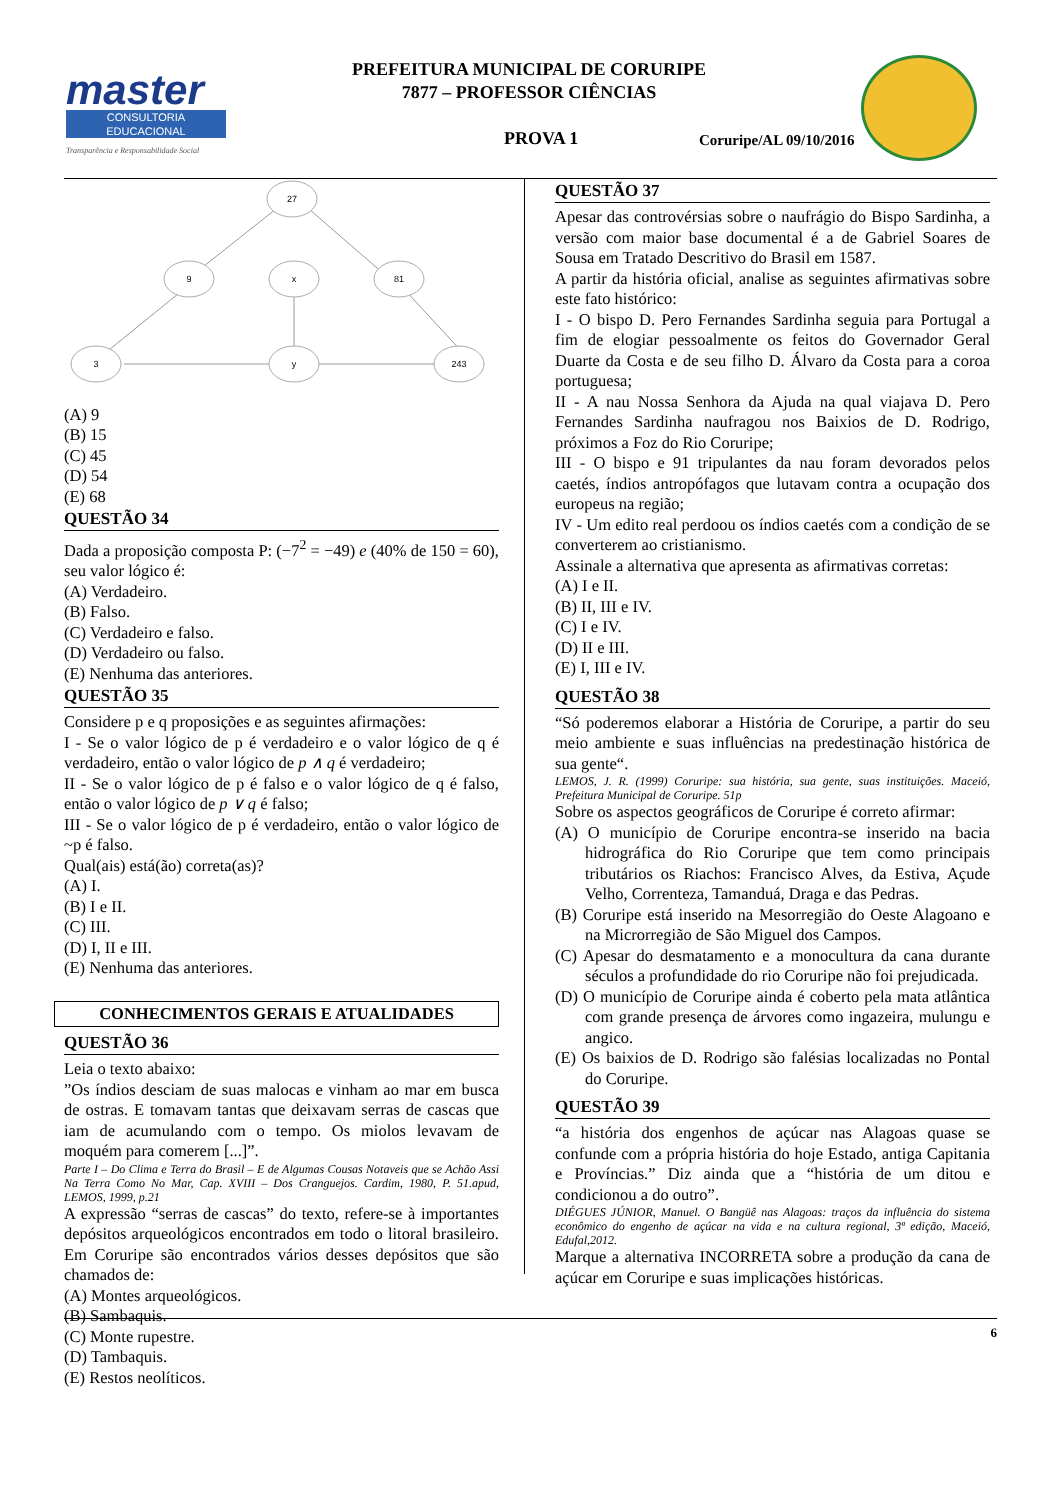master
CONSULTORIA EDUCACIONAL
Transparência e Responsabilidade Social
PREFEITURA MUNICIPAL DE CORURIPE
7877 – PROFESSOR CIÊNCIAS
PROVA 1 Coruripe/AL 09/10/2016
27
9
x
81
3
y
243
(A) 9
(B) 15
(C) 45
(D) 54
(E) 68
QUESTÃO 34
Dada a proposição composta P: (−7<sup>2</sup> = −49) e (40% de 150 = 60), seu valor lógico é:
(A) Verdadeiro.
(B) Falso.
(C) Verdadeiro e falso.
(D) Verdadeiro ou falso.
(E) Nenhuma das anteriores.
QUESTÃO 35
Considere p e q proposições e as seguintes afirmações:
I - Se o valor lógico de p é verdadeiro e o valor lógico de q é verdadeiro, então o valor lógico de p ∧ q é verdadeiro;
II - Se o valor lógico de p é falso e o valor lógico de q é falso, então o valor lógico de p ∨ q é falso;
III - Se o valor lógico de p é verdadeiro, então o valor lógico de ~p é falso.
Qual(ais) está(ão) correta(as)?
(A) I.
(B) I e II.
(C) III.
(D) I, II e III.
(E) Nenhuma das anteriores.
CONHECIMENTOS GERAIS E ATUALIDADES
QUESTÃO 36
Leia o texto abaixo:
”Os índios desciam de suas malocas e vinham ao mar em busca de ostras. E tomavam tantas que deixavam serras de cascas que iam de acumulando com o tempo. Os miolos levavam de moquém para comerem [...]”.
Parte I – Do Clima e Terra do Brasil – E de Algumas Cousas Notaveis que se Achão Assi Na Terra Como No Mar, Cap. XVIII – Dos Cranguejos. Cardim, 1980, P. 51.apud, LEMOS, 1999, p.21
A expressão “serras de cascas” do texto, refere-se à importantes depósitos arqueológicos encontrados em todo o litoral brasileiro. Em Coruripe são encontrados vários desses depósitos que são chamados de:
(A) Montes arqueológicos.
(B) Sambaquis.
(C) Monte rupestre.
(D) Tambaquis.
(E) Restos neolíticos.
QUESTÃO 37
Apesar das controvérsias sobre o naufrágio do Bispo Sardinha, a versão com maior base documental é a de Gabriel Soares de Sousa em Tratado Descritivo do Brasil em 1587.
A partir da história oficial, analise as seguintes afirmativas sobre este fato histórico:
I - O bispo D. Pero Fernandes Sardinha seguia para Portugal a fim de elogiar pessoalmente os feitos do Governador Geral Duarte da Costa e de seu filho D. Álvaro da Costa para a coroa portuguesa;
II - A nau Nossa Senhora da Ajuda na qual viajava D. Pero Fernandes Sardinha naufragou nos Baixios de D. Rodrigo, próximos a Foz do Rio Coruripe;
III - O bispo e 91 tripulantes da nau foram devorados pelos caetés, índios antropófagos que lutavam contra a ocupação dos europeus na região;
IV - Um edito real perdoou os índios caetés com a condição de se converterem ao cristianismo.
Assinale a alternativa que apresenta as afirmativas corretas:
(A) I e II.
(B) II, III e IV.
(C) I e IV.
(D) II e III.
(E) I, III e IV.
QUESTÃO 38
“Só poderemos elaborar a História de Coruripe, a partir do seu meio ambiente e suas influências na predestinação histórica de sua gente“.
LEMOS, J. R. (1999) Coruripe: sua história, sua gente, suas instituições. Maceió, Prefeitura Municipal de Coruripe. 51p
Sobre os aspectos geográficos de Coruripe é correto afirmar:
(A) O município de Coruripe encontra-se inserido na bacia hidrográfica do Rio Coruripe que tem como principais tributários os Riachos: Francisco Alves, da Estiva, Açude Velho, Correnteza, Tamanduá, Draga e das Pedras.
(B) Coruripe está inserido na Mesorregião do Oeste Alagoano e na Microrregião de São Miguel dos Campos.
(C) Apesar do desmatamento e a monocultura da cana durante séculos a profundidade do rio Coruripe não foi prejudicada.
(D) O município de Coruripe ainda é coberto pela mata atlântica com grande presença de árvores como ingazeira, mulungu e angico.
(E) Os baixios de D. Rodrigo são falésias localizadas no Pontal do Coruripe.
QUESTÃO 39
“a história dos engenhos de açúcar nas Alagoas quase se confunde com a própria história do hoje Estado, antiga Capitania e Províncias.” Diz ainda que a “história de um ditou e condicionou a do outro”.
DIÉGUES JÚNIOR, Manuel. O Bangüê nas Alagoas: traços da influência do sistema econômico do engenho de açúcar na vida e na cultura regional, 3ª edição, Maceió, Edufal,2012.
Marque a alternativa INCORRETA sobre a produção da cana de açúcar em Coruripe e suas implicações históricas.
6